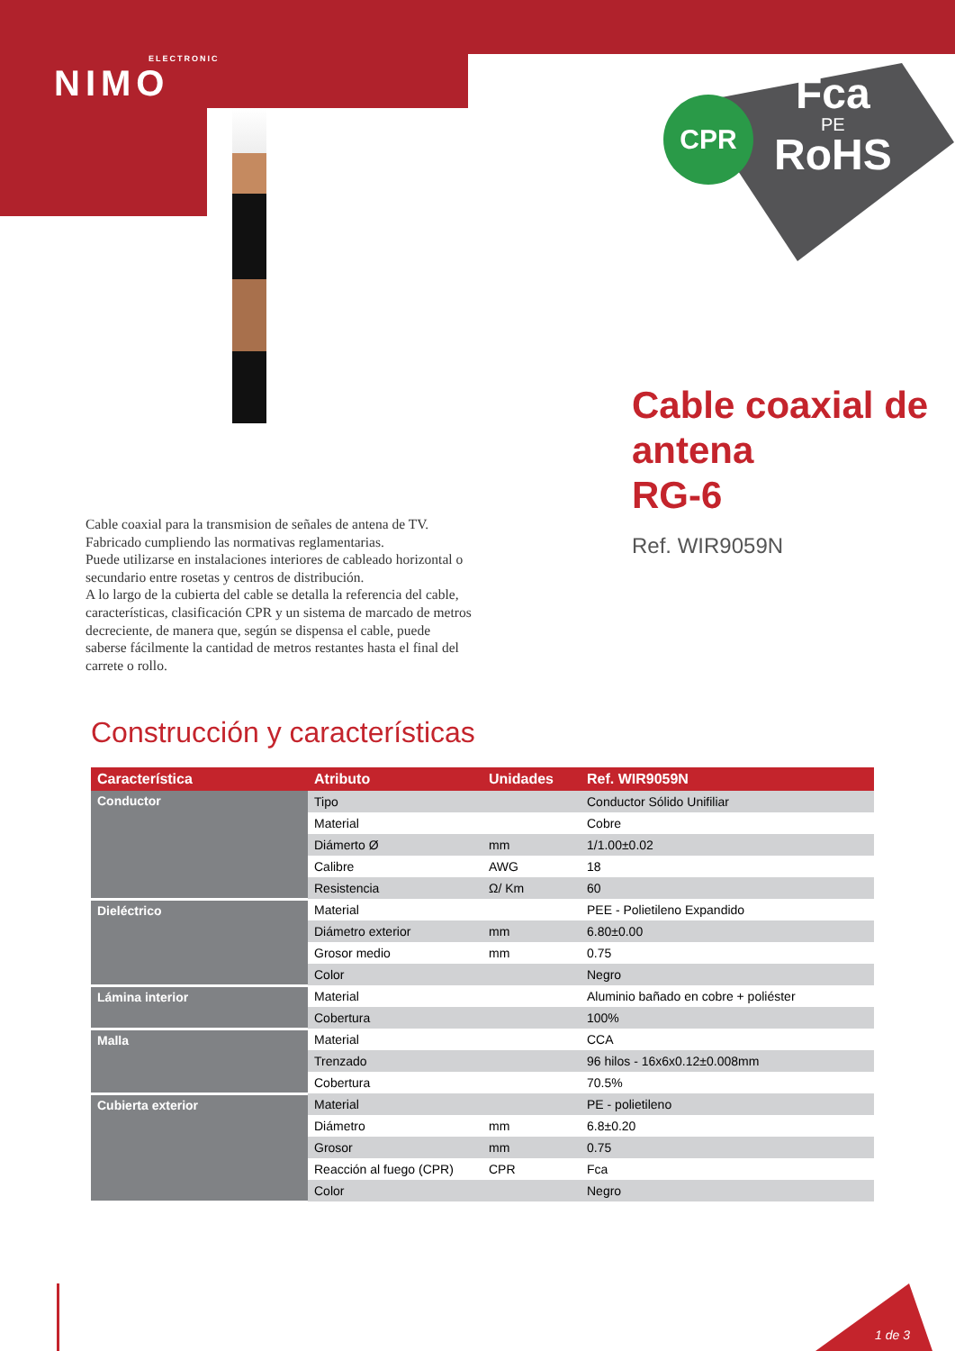ELECTRONIC
NIMO
CPR Fca
PE
RoHS
Cable coaxial de
antena
RG-6
Ref. WIR9059N
Cable coaxial para la transmision de señales de antena de TV. Fabricado cumpliendo las normativas reglamentarias.
Puede utilizarse en instalaciones interiores de cableado horizontal o secundario entre rosetas y centros de distribución.
A lo largo de la cubierta del cable se detalla la referencia del cable, características, clasificación CPR y un sistema de marcado de metros decreciente, de manera que, según se dispensa el cable, puede saberse fácilmente la cantidad de metros restantes hasta el final del carrete o rollo.
Construcción y características
| Característica | Atributo | Unidades | Ref. WIR9059N |
| --- | --- | --- | --- |
| Conductor | Tipo | | Conductor Sólido Unifiliar |
| | Material | | Cobre |
| | Diámerto Ø | mm | 1/1.00±0.02 |
| | Calibre | AWG | 18 |
| | Resistencia | Ω/ Km | 60 |
| Dieléctrico | Material | | PEE - Polietileno Expandido |
| | Diámetro exterior | mm | 6.80±0.00 |
| | Grosor medio | mm | 0.75 |
| | Color | | Negro |
| Lámina interior | Material | | Aluminio bañado en cobre + poliéster |
| | Cobertura | | 100% |
| Malla | Material | | CCA |
| | Trenzado | | 96 hilos - 16x6x0.12±0.008mm |
| | Cobertura | | 70.5% |
| Cubierta exterior | Material | | PE - polietileno |
| | Diámetro | mm | 6.8±0.20 |
| | Grosor | mm | 0.75 |
| | Reacción al fuego (CPR) | CPR | Fca |
| | Color | | Negro |
1 de 3